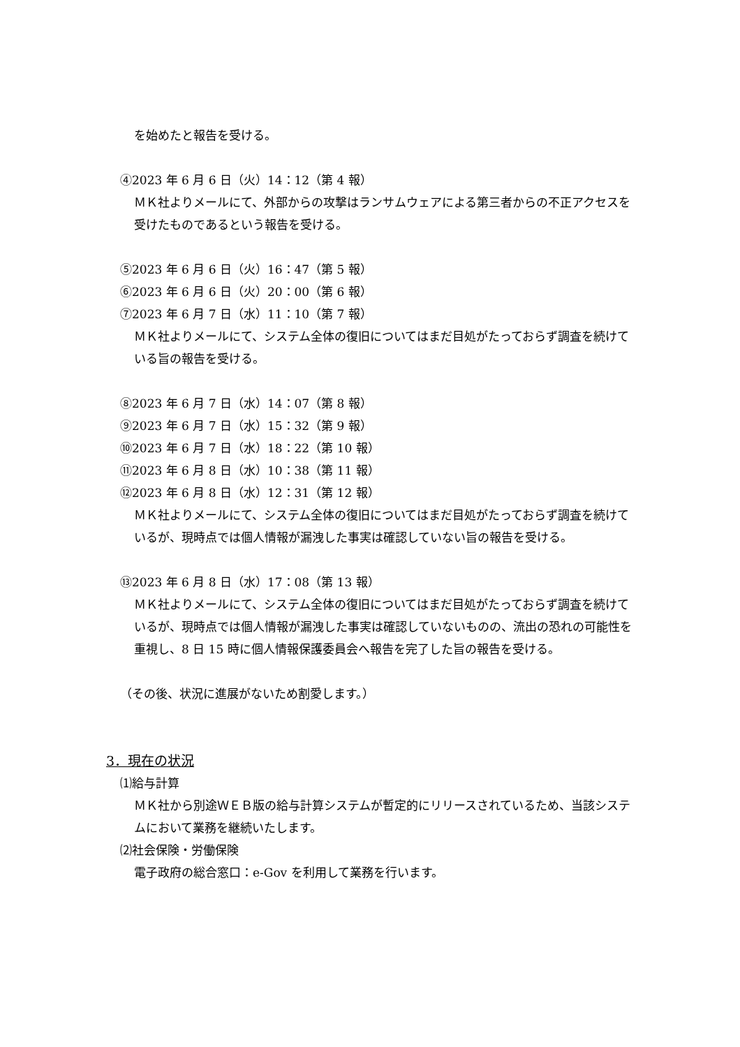を始めたと報告を受ける。
④2023 年 6 月 6 日（火）14：12（第 4 報）
ＭＫ社よりメールにて、外部からの攻撃はランサムウェアによる第三者からの不正アクセスを受けたものであるという報告を受ける。
⑤2023 年 6 月 6 日（火）16：47（第 5 報）
⑥2023 年 6 月 6 日（火）20：00（第 6 報）
⑦2023 年 6 月 7 日（水）11：10（第 7 報）
ＭＫ社よりメールにて、システム全体の復旧についてはまだ目処がたっておらず調査を続けている旨の報告を受ける。
⑧2023 年 6 月 7 日（水）14：07（第 8 報）
⑨2023 年 6 月 7 日（水）15：32（第 9 報）
⑩2023 年 6 月 7 日（水）18：22（第 10 報）
⑪2023 年 6 月 8 日（水）10：38（第 11 報）
⑫2023 年 6 月 8 日（水）12：31（第 12 報）
ＭＫ社よりメールにて、システム全体の復旧についてはまだ目処がたっておらず調査を続けているが、現時点では個人情報が漏洩した事実は確認していない旨の報告を受ける。
⑬2023 年 6 月 8 日（水）17：08（第 13 報）
ＭＫ社よりメールにて、システム全体の復旧についてはまだ目処がたっておらず調査を続けているが、現時点では個人情報が漏洩した事実は確認していないものの、流出の恐れの可能性を重視し、8 日 15 時に個人情報保護委員会へ報告を完了した旨の報告を受ける。
（その後、状況に進展がないため割愛します。）
3．現在の状況
⑴給与計算
ＭＫ社から別途ＷＥＢ版の給与計算システムが暫定的にリリースされているため、当該システムにおいて業務を継続いたします。
⑵社会保険・労働保険
電子政府の総合窓口：e-Gov を利用して業務を行います。